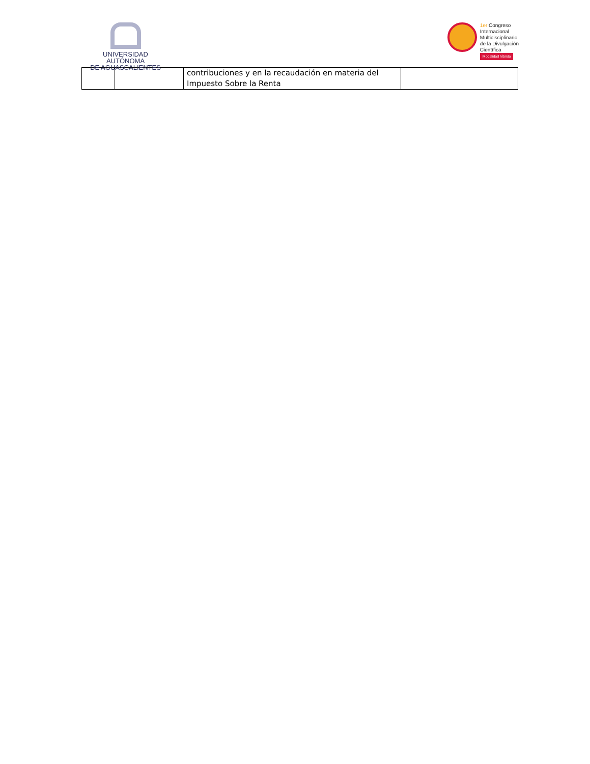UNIVERSIDAD AUTÓNOMA
DE AGUASCALIENTES
1er Congreso
Internacional
Multidisciplinario
de la Divulgación
Científica
Modalidad híbrida
| | | contribuciones y en la recaudación en materia del Impuesto Sobre la Renta | |